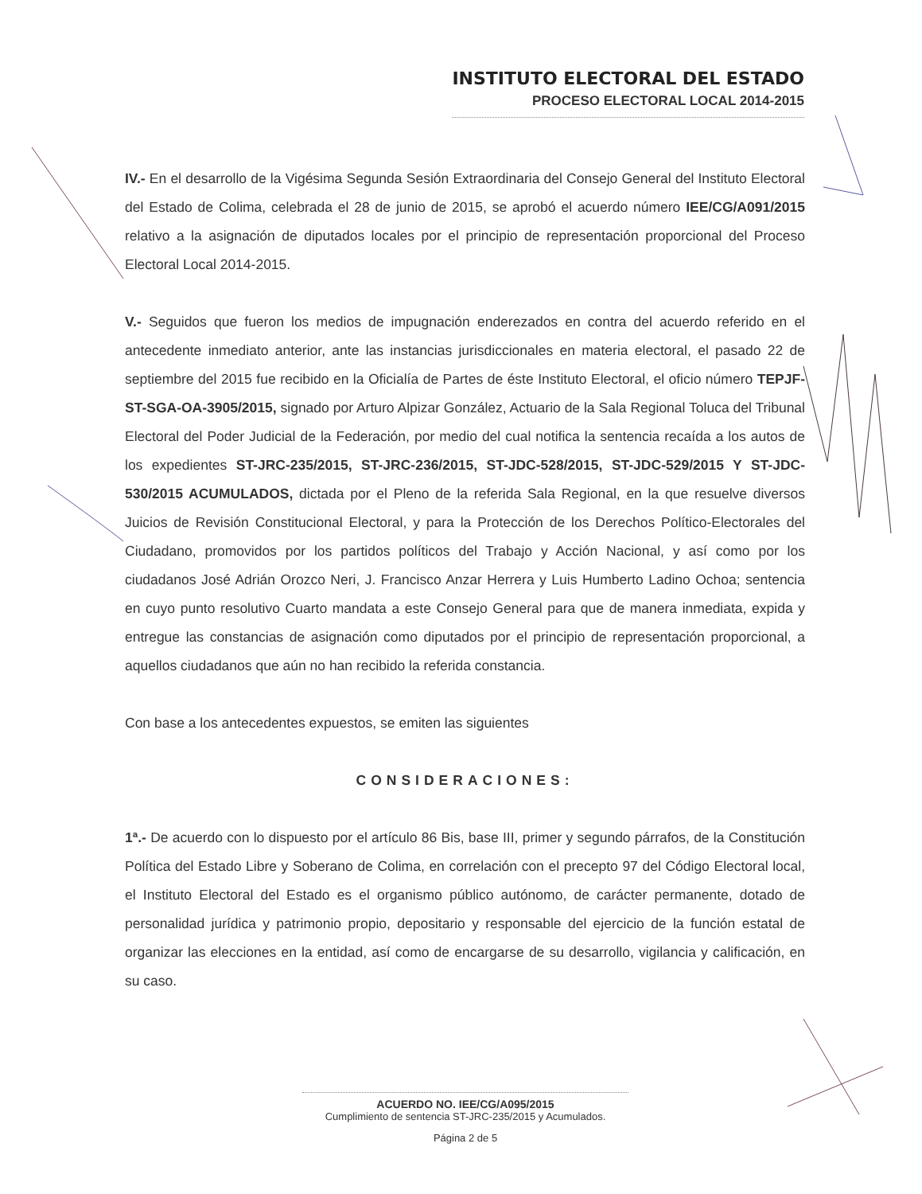INSTITUTO ELECTORAL DEL ESTADO
PROCESO ELECTORAL LOCAL 2014-2015
IV.- En el desarrollo de la Vigésima Segunda Sesión Extraordinaria del Consejo General del Instituto Electoral del Estado de Colima, celebrada el 28 de junio de 2015, se aprobó el acuerdo número IEE/CG/A091/2015 relativo a la asignación de diputados locales por el principio de representación proporcional del Proceso Electoral Local 2014-2015.
V.- Seguidos que fueron los medios de impugnación enderezados en contra del acuerdo referido en el antecedente inmediato anterior, ante las instancias jurisdiccionales en materia electoral, el pasado 22 de septiembre del 2015 fue recibido en la Oficialía de Partes de éste Instituto Electoral, el oficio número TEPJF-ST-SGA-OA-3905/2015, signado por Arturo Alpizar González, Actuario de la Sala Regional Toluca del Tribunal Electoral del Poder Judicial de la Federación, por medio del cual notifica la sentencia recaída a los autos de los expedientes ST-JRC-235/2015, ST-JRC-236/2015, ST-JDC-528/2015, ST-JDC-529/2015 Y ST-JDC-530/2015 ACUMULADOS, dictada por el Pleno de la referida Sala Regional, en la que resuelve diversos Juicios de Revisión Constitucional Electoral, y para la Protección de los Derechos Político-Electorales del Ciudadano, promovidos por los partidos políticos del Trabajo y Acción Nacional, y así como por los ciudadanos José Adrián Orozco Neri, J. Francisco Anzar Herrera y Luis Humberto Ladino Ochoa; sentencia en cuyo punto resolutivo Cuarto mandata a este Consejo General para que de manera inmediata, expida y entregue las constancias de asignación como diputados por el principio de representación proporcional, a aquellos ciudadanos que aún no han recibido la referida constancia.
Con base a los antecedentes expuestos, se emiten las siguientes
CONSIDERACIONES:
1ª.- De acuerdo con lo dispuesto por el artículo 86 Bis, base III, primer y segundo párrafos, de la Constitución Política del Estado Libre y Soberano de Colima, en correlación con el precepto 97 del Código Electoral local, el Instituto Electoral del Estado es el organismo público autónomo, de carácter permanente, dotado de personalidad jurídica y patrimonio propio, depositario y responsable del ejercicio de la función estatal de organizar las elecciones en la entidad, así como de encargarse de su desarrollo, vigilancia y calificación, en su caso.
ACUERDO NO. IEE/CG/A095/2015
Cumplimiento de sentencia ST-JRC-235/2015 y Acumulados.
Página 2 de 5